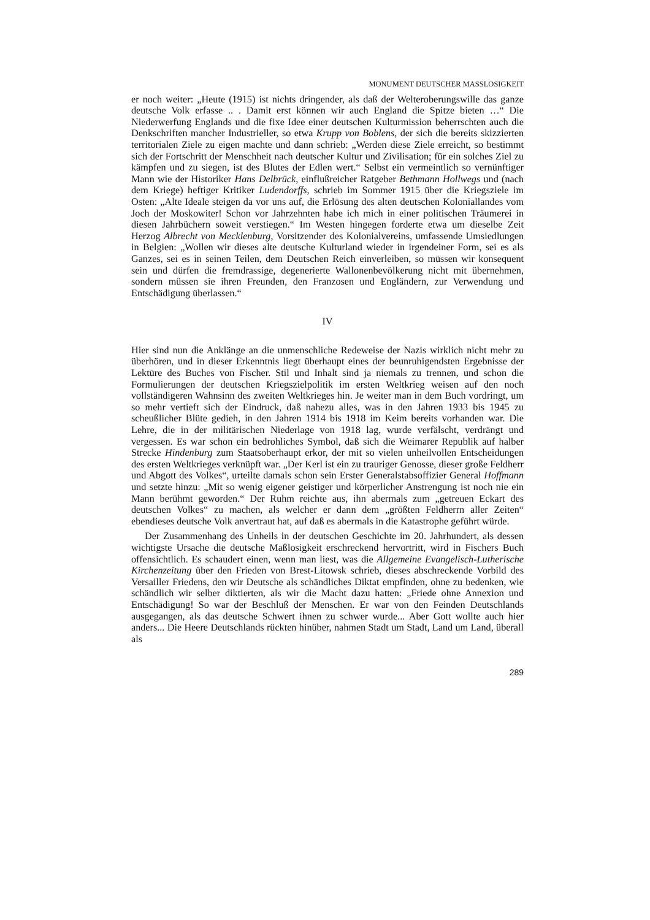MONUMENT DEUTSCHER MASSLOSIGKEIT
er noch weiter: „Heute (1915) ist nichts dringender, als daß der Welteroberungswille das ganze deutsche Volk erfasse .. . Damit erst können wir auch England die Spitze bieten …“ Die Niederwerfung Englands und die fixe Idee einer deutschen Kulturmission beherrschten auch die Denkschriften mancher Industrieller, so etwa Krupp von Boblens, der sich die bereits skizzierten territorialen Ziele zu eigen machte und dann schrieb: „Werden diese Ziele erreicht, so bestimmt sich der Fortschritt der Menschheit nach deutscher Kultur und Zivilisation; für ein solches Ziel zu kämpfen und zu siegen, ist des Blutes der Edlen wert.“ Selbst ein vermeintlich so vernünftiger Mann wie der Historiker Hans Delbrück, einflußreicher Ratgeber Bethmann Hollwegs und (nach dem Kriege) heftiger Kritiker Ludendorffs, schrieb im Sommer 1915 über die Kriegsziele im Osten: „Alte Ideale steigen da vor uns auf, die Erlösung des alten deutschen Koloniallandes vom Joch der Moskowiter! Schon vor Jahrzehnten habe ich mich in einer politischen Träumerei in diesen Jahrbüchern soweit verstiegen.“ Im Westen hingegen forderte etwa um dieselbe Zeit Herzog Albrecht von Mecklenburg, Vorsitzender des Kolonialvereins, umfassende Umsiedlungen in Belgien: „Wollen wir dieses alte deutsche Kulturland wieder in irgendeiner Form, sei es als Ganzes, sei es in seinen Teilen, dem Deutschen Reich einverleiben, so müssen wir konsequent sein und dürfen die fremdrassige, degenerierte Wallonenbevölkerung nicht mit übernehmen, sondern müssen sie ihren Freunden, den Franzosen und Engländern, zur Verwendung und Entschädigung überlassen.“
IV
Hier sind nun die Anklänge an die unmenschliche Redeweise der Nazis wirklich nicht mehr zu überhören, und in dieser Erkenntnis liegt überhaupt eines der beunruhigendsten Ergebnisse der Lektüre des Buches von Fischer. Stil und Inhalt sind ja niemals zu trennen, und schon die Formulierungen der deutschen Kriegszielpolitik im ersten Weltkrieg weisen auf den noch vollständigeren Wahnsinn des zweiten Weltkrieges hin. Je weiter man in dem Buch vordringt, um so mehr vertieft sich der Eindruck, daß nahezu alles, was in den Jahren 1933 bis 1945 zu scheußlicher Blüte gedieh, in den Jahren 1914 bis 1918 im Keim bereits vorhanden war. Die Lehre, die in der militärischen Niederlage von 1918 lag, wurde verfälscht, verdrängt und vergessen. Es war schon ein bedrohliches Symbol, daß sich die Weimarer Republik auf halber Strecke Hindenburg zum Staatsoberhaupt erkor, der mit so vielen unheilvollen Entscheidungen des ersten Weltkrieges verknüpft war. „Der Kerl ist ein zu trauriger Genosse, dieser große Feldherr und Abgott des Volkes“, urteilte damals schon sein Erster Generalstabsoffizier General Hoffmann und setzte hinzu: „Mit so wenig eigener geistiger und körperlicher Anstrengung ist noch nie ein Mann berühmt geworden.“ Der Ruhm reichte aus, ihn abermals zum „getreuen Eckart des deutschen Volkes“ zu machen, als welcher er dann dem „größten Feldherrn aller Zeiten“ ebendieses deutsche Volk anvertraut hat, auf daß es abermals in die Katastrophe geführt würde.
Der Zusammenhang des Unheils in der deutschen Geschichte im 20. Jahrhundert, als dessen wichtigste Ursache die deutsche Maßlosigkeit erschreckend hervortritt, wird in Fischers Buch offensichtlich. Es schaudert einen, wenn man liest, was die Allgemeine Evangelisch-Lutherische Kirchenzeitung über den Frieden von Brest-Litowsk schrieb, dieses abschreckende Vorbild des Versailler Friedens, den wir Deutsche als schändliches Diktat empfinden, ohne zu bedenken, wie schändlich wir selber diktierten, als wir die Macht dazu hatten: „Friede ohne Annexion und Entschädigung! So war der Beschluß der Menschen. Er war von den Feinden Deutschlands ausgegangen, als das deutsche Schwert ihnen zu schwer wurde... Aber Gott wollte auch hier anders... Die Heere Deutschlands rückten hinüber, nahmen Stadt um Stadt, Land um Land, überall als
289